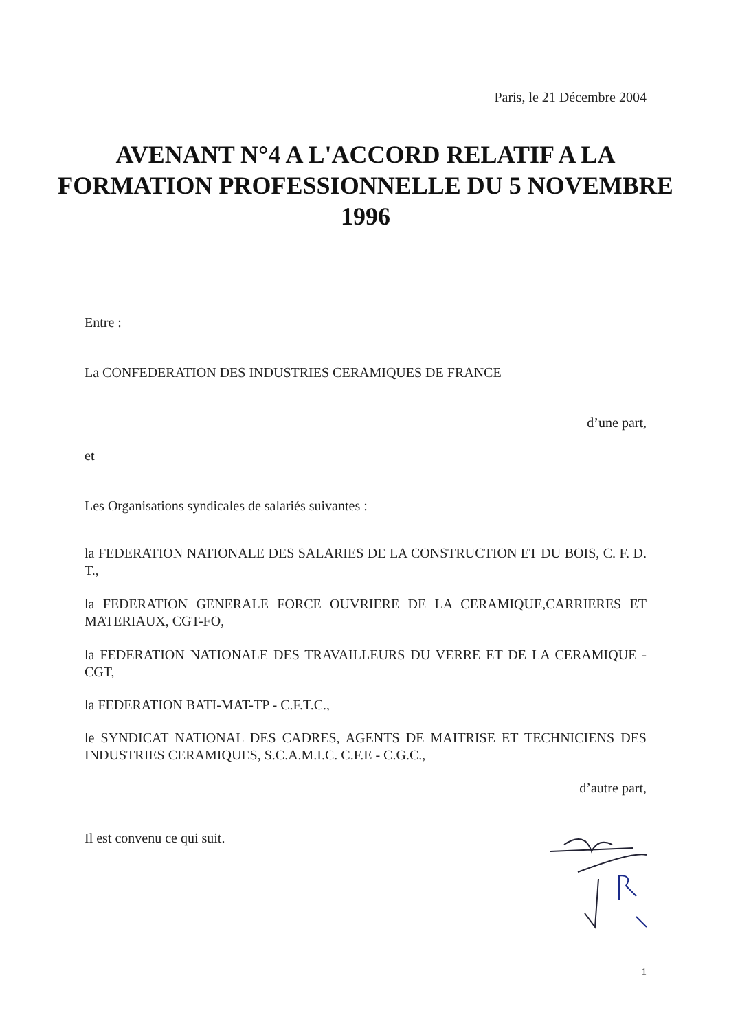Paris, le 21 Décembre 2004
AVENANT N°4 A L'ACCORD RELATIF A LA FORMATION PROFESSIONNELLE DU 5 NOVEMBRE 1996
Entre :
La CONFEDERATION DES INDUSTRIES CERAMIQUES DE FRANCE
d’une part,
et
Les Organisations syndicales de salariés suivantes :
la FEDERATION NATIONALE DES SALARIES DE LA CONSTRUCTION ET DU BOIS, C. F. D. T.,
la FEDERATION GENERALE FORCE OUVRIERE DE LA CERAMIQUE,CARRIERES ET MATERIAUX, CGT-FO,
la FEDERATION NATIONALE DES TRAVAILLEURS DU VERRE ET DE LA CERAMIQUE - CGT,
la FEDERATION BATI-MAT-TP - C.F.T.C.,
le SYNDICAT NATIONAL DES CADRES, AGENTS DE MAITRISE ET TECHNICIENS DES INDUSTRIES CERAMIQUES, S.C.A.M.I.C. C.F.E - C.G.C.,
d’autre part,
Il est convenu ce qui suit.
1